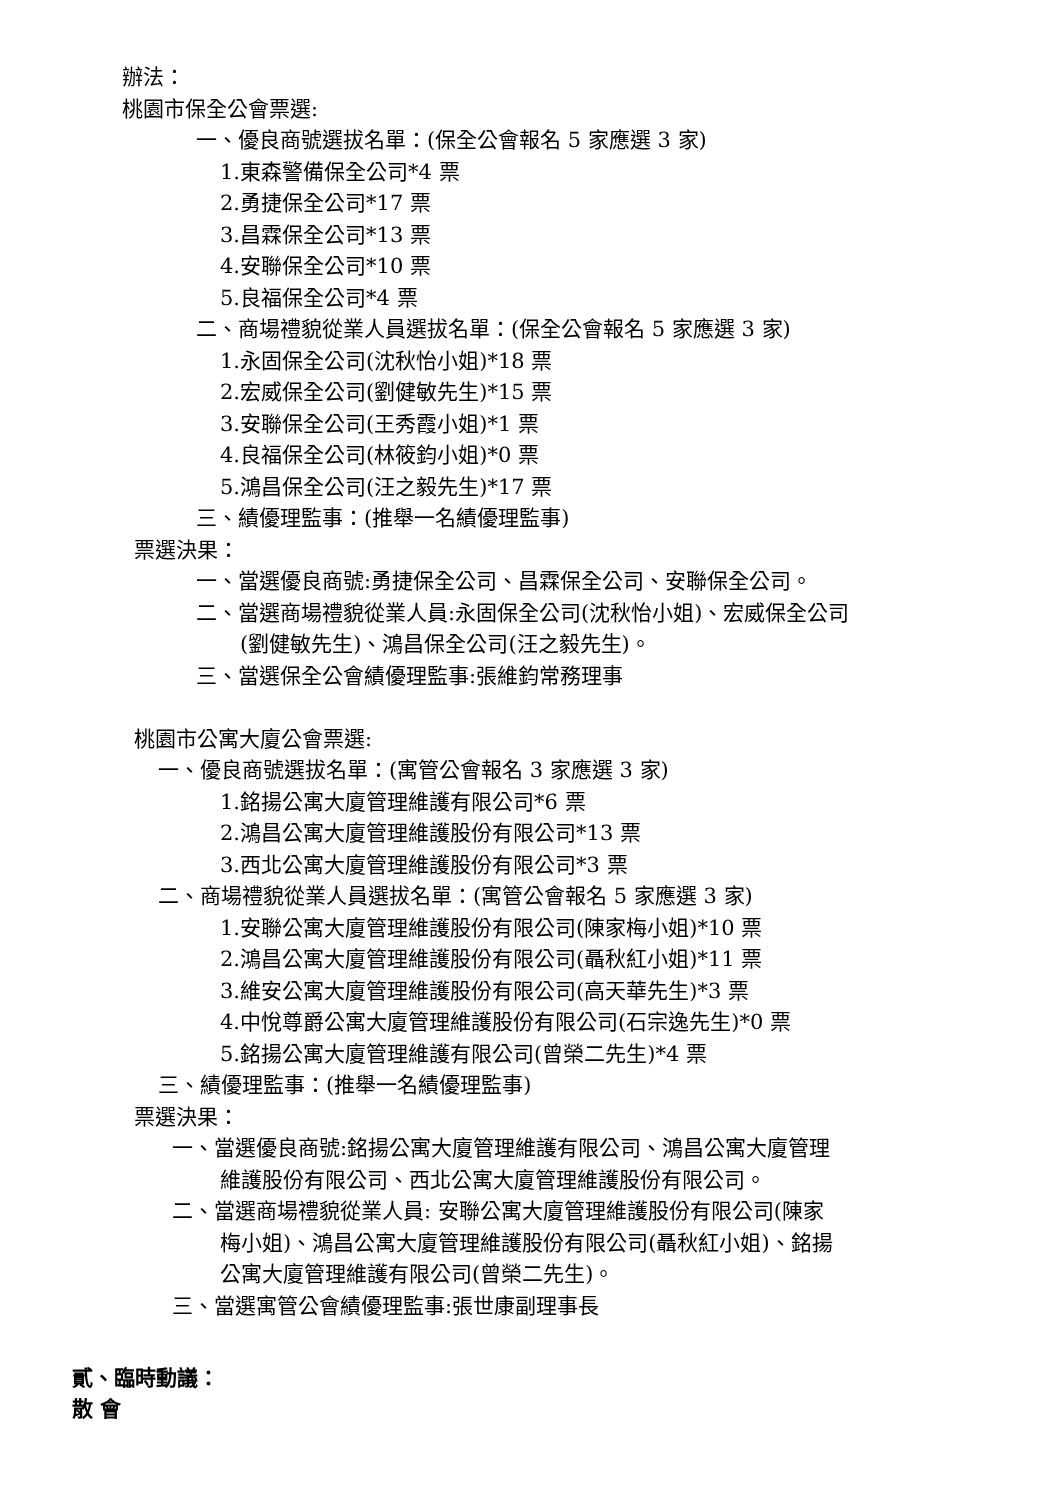辦法：
桃園市保全公會票選:
一、優良商號選拔名單：(保全公會報名 5 家應選 3 家)
1.東森警備保全公司*4 票
2.勇捷保全公司*17 票
3.昌霖保全公司*13 票
4.安聯保全公司*10 票
5.良福保全公司*4 票
二、商場禮貌從業人員選拔名單：(保全公會報名 5 家應選 3 家)
1.永固保全公司(沈秋怡小姐)*18 票
2.宏威保全公司(劉健敏先生)*15 票
3.安聯保全公司(王秀霞小姐)*1 票
4.良福保全公司(林筱鈞小姐)*0 票
5.鴻昌保全公司(汪之毅先生)*17 票
三、績優理監事：(推舉一名績優理監事)
票選決果：
一、當選優良商號:勇捷保全公司、昌霖保全公司、安聯保全公司。
二、當選商場禮貌從業人員:永固保全公司(沈秋怡小姐)、宏威保全公司
(劉健敏先生)、鴻昌保全公司(汪之毅先生)。
三、當選保全公會績優理監事:張維鈞常務理事
桃園市公寓大廈公會票選:
一、優良商號選拔名單：(寓管公會報名 3 家應選 3 家)
1.銘揚公寓大廈管理維護有限公司*6 票
2.鴻昌公寓大廈管理維護股份有限公司*13 票
3.西北公寓大廈管理維護股份有限公司*3 票
二、商場禮貌從業人員選拔名單：(寓管公會報名 5 家應選 3 家)
1.安聯公寓大廈管理維護股份有限公司(陳家梅小姐)*10 票
2.鴻昌公寓大廈管理維護股份有限公司(聶秋紅小姐)*11 票
3.維安公寓大廈管理維護股份有限公司(高天華先生)*3 票
4.中悅尊爵公寓大廈管理維護股份有限公司(石宗逸先生)*0 票
5.銘揚公寓大廈管理維護有限公司(曾榮二先生)*4 票
三、績優理監事：(推舉一名績優理監事)
票選決果：
一、當選優良商號:銘揚公寓大廈管理維護有限公司、鴻昌公寓大廈管理
維護股份有限公司、西北公寓大廈管理維護股份有限公司。
二、當選商場禮貌從業人員: 安聯公寓大廈管理維護股份有限公司(陳家
梅小姐)、鴻昌公寓大廈管理維護股份有限公司(聶秋紅小姐)、銘揚
公寓大廈管理維護有限公司(曾榮二先生)。
三、當選寓管公會績優理監事:張世康副理事長
貳、臨時動議：
散 會